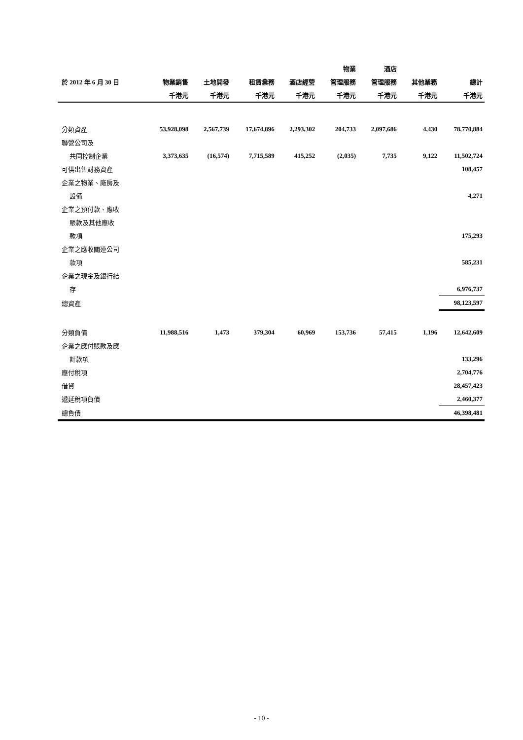| | | | | | 物業 | 酒店 | | |
| --- | --- | --- | --- | --- | --- | --- | --- | --- |
| 於 2012 年 6 月 30 日 | 物業銷售 | 土地開發 | 租賃業務 | 酒店經營 | 管理服務 | 管理服務 | 其他業務 | 總計 |
| | 千港元 | 千港元 | 千港元 | 千港元 | 千港元 | 千港元 | 千港元 | 千港元 |
| 分類資產 | 53,928,098 | 2,567,739 | 17,674,896 | 2,293,302 | 204,733 | 2,097,686 | 4,430 | 78,770,884 |
| 聯營公司及 | | | | | | | | |
| 共同控制企業 | 3,373,635 | (16,574) | 7,715,589 | 415,252 | (2,035) | 7,735 | 9,122 | 11,502,724 |
| 可供出售財務資產 | | | | | | | | 108,457 |
| 企業之物業、廠房及 | | | | | | | | |
| 設備 | | | | | | | | 4,271 |
| 企業之預付款、應收 | | | | | | | | |
| 賬款及其他應收 | | | | | | | | |
| 款項 | | | | | | | | 175,293 |
| 企業之應收關連公司 | | | | | | | | |
| 款項 | | | | | | | | 585,231 |
| 企業之現金及銀行結 | | | | | | | | |
| 存 | | | | | | | | 6,976,737 |
| 總資產 | | | | | | | | 98,123,597 |
| 分類負債 | 11,988,516 | 1,473 | 379,304 | 60,969 | 153,736 | 57,415 | 1,196 | 12,642,609 |
| 企業之應付賬款及應 | | | | | | | | |
| 計款項 | | | | | | | | 133,296 |
| 應付稅項 | | | | | | | | 2,704,776 |
| 借貸 | | | | | | | | 28,457,423 |
| 遞延稅項負債 | | | | | | | | 2,460,377 |
| 總負債 | | | | | | | | 46,398,481 |
- 10 -